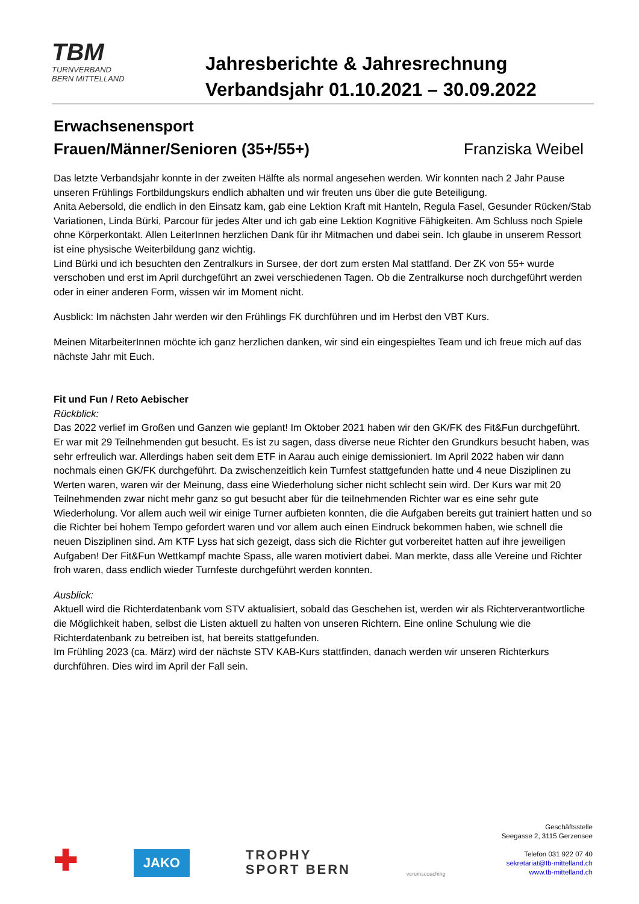TBM
TURNVERBAND
BERN MITTELLAND
Jahresberichte & Jahresrechnung
Verbandsjahr 01.10.2021 – 30.09.2022
Erwachsenensport
Frauen/Männer/Senioren (35+/55+) Franziska Weibel
Das letzte Verbandsjahr konnte in der zweiten Hälfte als normal angesehen werden. Wir konnten nach 2 Jahr Pause unseren Frühlings Fortbildungskurs endlich abhalten und wir freuten uns über die gute Beteiligung.
Anita Aebersold, die endlich in den Einsatz kam, gab eine Lektion Kraft mit Hanteln, Regula Fasel, Gesunder Rücken/Stab Variationen, Linda Bürki, Parcour für jedes Alter und ich gab eine Lektion Kognitive Fähigkeiten. Am Schluss noch Spiele ohne Körperkontakt. Allen LeiterInnen herzlichen Dank für ihr Mitmachen und dabei sein. Ich glaube in unserem Ressort ist eine physische Weiterbildung ganz wichtig.
Lind Bürki und ich besuchten den Zentralkurs in Sursee, der dort zum ersten Mal stattfand. Der ZK von 55+ wurde verschoben und erst im April durchgeführt an zwei verschiedenen Tagen. Ob die Zentralkurse noch durchgeführt werden oder in einer anderen Form, wissen wir im Moment nicht.
Ausblick: Im nächsten Jahr werden wir den Frühlings FK durchführen und im Herbst den VBT Kurs.
Meinen MitarbeiterInnen möchte ich ganz herzlichen danken, wir sind ein eingespieltes Team und ich freue mich auf das nächste Jahr mit Euch.
Fit und Fun / Reto Aebischer
Rückblick:
Das 2022 verlief im Großen und Ganzen wie geplant! Im Oktober 2021 haben wir den GK/FK des Fit&Fun durchgeführt. Er war mit 29 Teilnehmenden gut besucht. Es ist zu sagen, dass diverse neue Richter den Grundkurs besucht haben, was sehr erfreulich war. Allerdings haben seit dem ETF in Aarau auch einige demissioniert. Im April 2022 haben wir dann nochmals einen GK/FK durchgeführt. Da zwischenzeitlich kein Turnfest stattgefunden hatte und 4 neue Disziplinen zu Werten waren, waren wir der Meinung, dass eine Wiederholung sicher nicht schlecht sein wird. Der Kurs war mit 20 Teilnehmenden zwar nicht mehr ganz so gut besucht aber für die teilnehmenden Richter war es eine sehr gute Wiederholung. Vor allem auch weil wir einige Turner aufbieten konnten, die die Aufgaben bereits gut trainiert hatten und so die Richter bei hohem Tempo gefordert waren und vor allem auch einen Eindruck bekommen haben, wie schnell die neuen Disziplinen sind. Am KTF Lyss hat sich gezeigt, dass sich die Richter gut vorbereitet hatten auf ihre jeweiligen Aufgaben! Der Fit&Fun Wettkampf machte Spass, alle waren motiviert dabei. Man merkte, dass alle Vereine und Richter froh waren, dass endlich wieder Turnfeste durchgeführt werden konnten.
Ausblick:
Aktuell wird die Richterdatenbank vom STV aktualisiert, sobald das Geschehen ist, werden wir als Richterverantwortliche die Möglichkeit haben, selbst die Listen aktuell zu halten von unseren Richtern. Eine online Schulung wie die Richterdatenbank zu betreiben ist, hat bereits stattgefunden.
Im Frühling 2023 (ca. März) wird der nächste STV KAB-Kurs stattfinden, danach werden wir unseren Richterkurs durchführen. Dies wird im April der Fall sein.
✚
JAKO
TROPHY
SPORT BERN
vereinscoaching
Geschäftsstelle
Seegasse 2, 3115 Gerzensee
Telefon 031 922 07 40
sekretariat@tb-mittelland.ch
www.tb-mittelland.ch